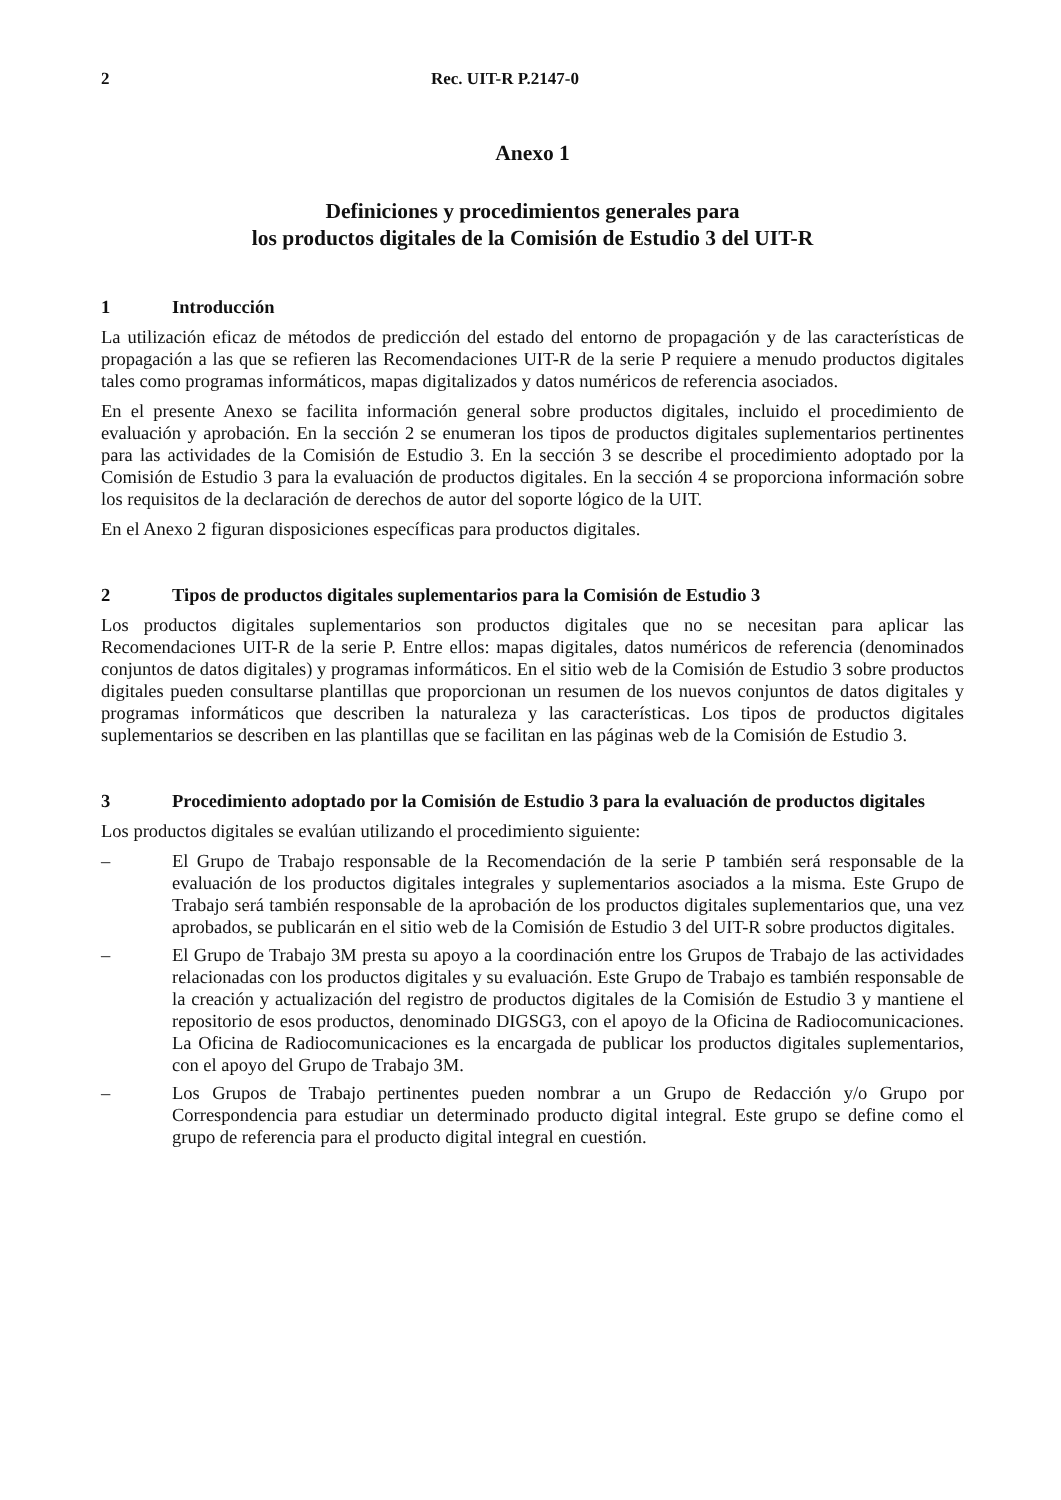2 Rec. UIT-R P.2147-0
Anexo 1
Definiciones y procedimientos generales para
los productos digitales de la Comisión de Estudio 3 del UIT-R
1 Introducción
La utilización eficaz de métodos de predicción del estado del entorno de propagación y de las características de propagación a las que se refieren las Recomendaciones UIT-R de la serie P requiere a menudo productos digitales tales como programas informáticos, mapas digitalizados y datos numéricos de referencia asociados.
En el presente Anexo se facilita información general sobre productos digitales, incluido el procedimiento de evaluación y aprobación. En la sección 2 se enumeran los tipos de productos digitales suplementarios pertinentes para las actividades de la Comisión de Estudio 3. En la sección 3 se describe el procedimiento adoptado por la Comisión de Estudio 3 para la evaluación de productos digitales. En la sección 4 se proporciona información sobre los requisitos de la declaración de derechos de autor del soporte lógico de la UIT.
En el Anexo 2 figuran disposiciones específicas para productos digitales.
2 Tipos de productos digitales suplementarios para la Comisión de Estudio 3
Los productos digitales suplementarios son productos digitales que no se necesitan para aplicar las Recomendaciones UIT-R de la serie P. Entre ellos: mapas digitales, datos numéricos de referencia (denominados conjuntos de datos digitales) y programas informáticos. En el sitio web de la Comisión de Estudio 3 sobre productos digitales pueden consultarse plantillas que proporcionan un resumen de los nuevos conjuntos de datos digitales y programas informáticos que describen la naturaleza y las características. Los tipos de productos digitales suplementarios se describen en las plantillas que se facilitan en las páginas web de la Comisión de Estudio 3.
3 Procedimiento adoptado por la Comisión de Estudio 3 para la evaluación de productos digitales
Los productos digitales se evalúan utilizando el procedimiento siguiente:
– El Grupo de Trabajo responsable de la Recomendación de la serie P también será responsable de la evaluación de los productos digitales integrales y suplementarios asociados a la misma. Este Grupo de Trabajo será también responsable de la aprobación de los productos digitales suplementarios que, una vez aprobados, se publicarán en el sitio web de la Comisión de Estudio 3 del UIT-R sobre productos digitales.
– El Grupo de Trabajo 3M presta su apoyo a la coordinación entre los Grupos de Trabajo de las actividades relacionadas con los productos digitales y su evaluación. Este Grupo de Trabajo es también responsable de la creación y actualización del registro de productos digitales de la Comisión de Estudio 3 y mantiene el repositorio de esos productos, denominado DIGSG3, con el apoyo de la Oficina de Radiocomunicaciones. La Oficina de Radiocomunicaciones es la encargada de publicar los productos digitales suplementarios, con el apoyo del Grupo de Trabajo 3M.
– Los Grupos de Trabajo pertinentes pueden nombrar a un Grupo de Redacción y/o Grupo por Correspondencia para estudiar un determinado producto digital integral. Este grupo se define como el grupo de referencia para el producto digital integral en cuestión.